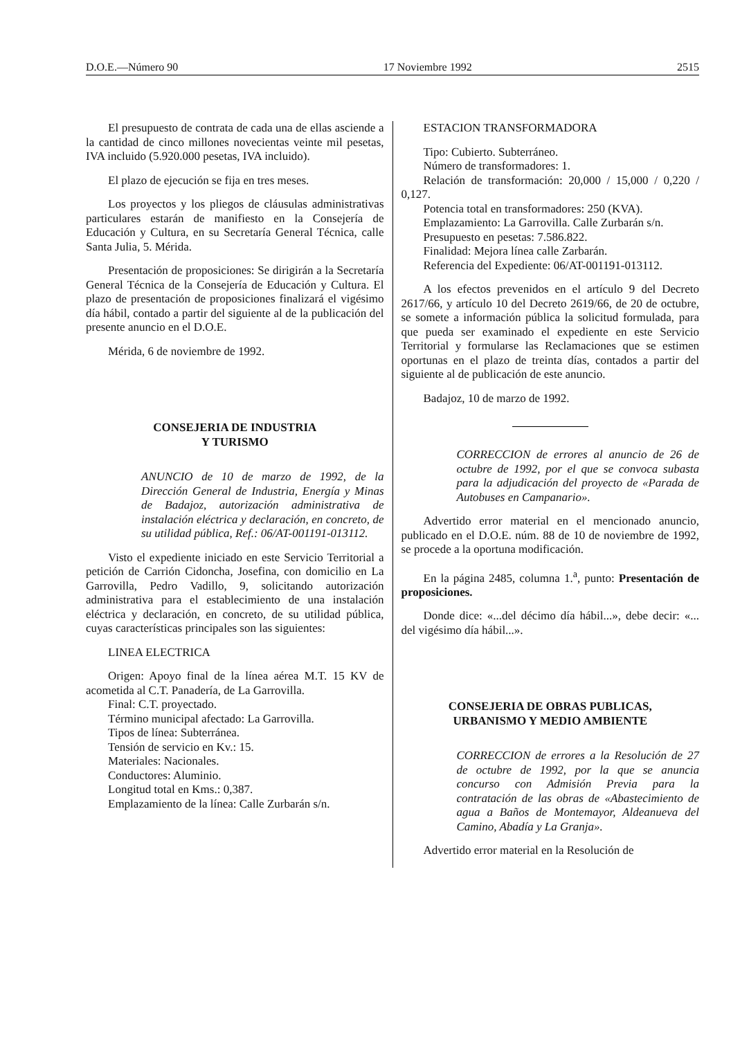D.O.E.—Número 90 17 Noviembre 1992 2515
El presupuesto de contrata de cada una de ellas asciende a la cantidad de cinco millones novecientas veinte mil pesetas, IVA incluido (5.920.000 pesetas, IVA incluido).
El plazo de ejecución se fija en tres meses.
Los proyectos y los pliegos de cláusulas administrativas particulares estarán de manifiesto en la Consejería de Educación y Cultura, en su Secretaría General Técnica, calle Santa Julia, 5. Mérida.
Presentación de proposiciones: Se dirigirán a la Secretaría General Técnica de la Consejería de Educación y Cultura. El plazo de presentación de proposiciones finalizará el vigésimo día hábil, contado a partir del siguiente al de la publicación del presente anuncio en el D.O.E.
Mérida, 6 de noviembre de 1992.
CONSEJERIA DE INDUSTRIA
Y TURISMO
ANUNCIO de 10 de marzo de 1992, de la Dirección General de Industria, Energía y Minas de Badajoz, autorización administrativa de instalación eléctrica y declaración, en concreto, de su utilidad pública, Ref.: 06/AT-001191-013112.
Visto el expediente iniciado en este Servicio Territorial a petición de Carrión Cidoncha, Josefina, con domicilio en La Garrovilla, Pedro Vadillo, 9, solicitando autorización administrativa para el establecimiento de una instalación eléctrica y declaración, en concreto, de su utilidad pública, cuyas características principales son las siguientes:
LINEA ELECTRICA
Origen: Apoyo final de la línea aérea M.T. 15 KV de acometida al C.T. Panadería, de La Garrovilla.
Final: C.T. proyectado.
Término municipal afectado: La Garrovilla.
Tipos de línea: Subterránea.
Tensión de servicio en Kv.: 15.
Materiales: Nacionales.
Conductores: Aluminio.
Longitud total en Kms.: 0,387.
Emplazamiento de la línea: Calle Zurbarán s/n.
ESTACION TRANSFORMADORA
Tipo: Cubierto. Subterráneo.
Número de transformadores: 1.
Relación de transformación: 20,000 / 15,000 / 0,220 / 0,127.
Potencia total en transformadores: 250 (KVA).
Emplazamiento: La Garrovilla. Calle Zurbarán s/n.
Presupuesto en pesetas: 7.586.822.
Finalidad: Mejora línea calle Zarbarán.
Referencia del Expediente: 06/AT-001191-013112.
A los efectos prevenidos en el artículo 9 del Decreto 2617/66, y artículo 10 del Decreto 2619/66, de 20 de octubre, se somete a información pública la solicitud formulada, para que pueda ser examinado el expediente en este Servicio Territorial y formularse las Reclamaciones que se estimen oportunas en el plazo de treinta días, contados a partir del siguiente al de publicación de este anuncio.
Badajoz, 10 de marzo de 1992.
CORRECCION de errores al anuncio de 26 de octubre de 1992, por el que se convoca subasta para la adjudicación del proyecto de «Parada de Autobuses en Campanario».
Advertido error material en el mencionado anuncio, publicado en el D.O.E. núm. 88 de 10 de noviembre de 1992, se procede a la oportuna modificación.
En la página 2485, columna 1.<sup>a</sup>, punto: Presentación de proposiciones.
Donde dice: «...del décimo día hábil...», debe decir: «... del vigésimo día hábil...».
CONSEJERIA DE OBRAS PUBLICAS,
URBANISMO Y MEDIO AMBIENTE
CORRECCION de errores a la Resolución de 27 de octubre de 1992, por la que se anuncia concurso con Admisión Previa para la contratación de las obras de «Abastecimiento de agua a Baños de Montemayor, Aldeanueva del Camino, Abadía y La Granja».
Advertido error material en la Resolución de